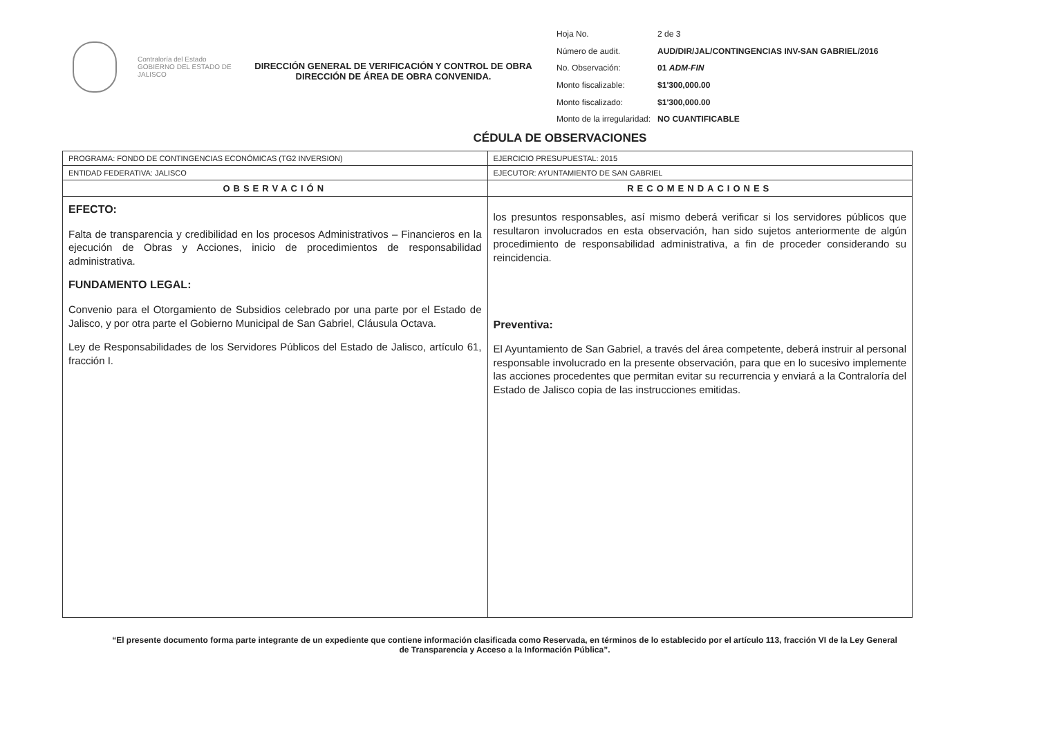Contraloría del Estado
GOBIERNO DEL ESTADO DE JALISCO
DIRECCIÓN GENERAL DE VERIFICACIÓN Y CONTROL DE OBRA
DIRECCIÓN DE ÁREA DE OBRA CONVENIDA.
| Hoja No. | 2 de 3 |
| Número de audit. | AUD/DIR/JAL/CONTINGENCIAS INV-SAN GABRIEL/2016 |
| No. Observación: | 01 ADM-FIN |
| Monto fiscalizable: | $1'300,000.00 |
| Monto fiscalizado: | $1'300,000.00 |
| Monto de la irregularidad: | NO CUANTIFICABLE |
CÉDULA DE OBSERVACIONES
| PROGRAMA: FONDO DE CONTINGENCIAS ECONÓMICAS (TG2 INVERSION) | EJERCICIO PRESUPUESTAL: 2015 |
| ENTIDAD FEDERATIVA: JALISCO | EJECUTOR: AYUNTAMIENTO DE SAN GABRIEL |
| OBSERVACIÓN | RECOMENDACIONES |
| EFECTO: Falta de transparencia y credibilidad en los procesos Administrativos – Financieros en la ejecución de Obras y Acciones, inicio de procedimientos de responsabilidad administrativa. FUNDAMENTO LEGAL: Convenio para el Otorgamiento de Subsidios celebrado por una parte por el Estado de Jalisco, y por otra parte el Gobierno Municipal de San Gabriel, Cláusula Octava. Ley de Responsabilidades de los Servidores Públicos del Estado de Jalisco, artículo 61, fracción I. | los presuntos responsables, así mismo deberá verificar si los servidores públicos que resultaron involucrados en esta observación, han sido sujetos anteriormente de algún procedimiento de responsabilidad administrativa, a fin de proceder considerando su reincidencia. Preventiva: El Ayuntamiento de San Gabriel, a través del área competente, deberá instruir al personal responsable involucrado en la presente observación, para que en lo sucesivo implemente las acciones procedentes que permitan evitar su recurrencia y enviará a la Contraloría del Estado de Jalisco copia de las instrucciones emitidas. |
“El presente documento forma parte integrante de un expediente que contiene información clasificada como Reservada, en términos de lo establecido por el artículo 113, fracción VI de la Ley General de Transparencia y Acceso a la Información Pública”.